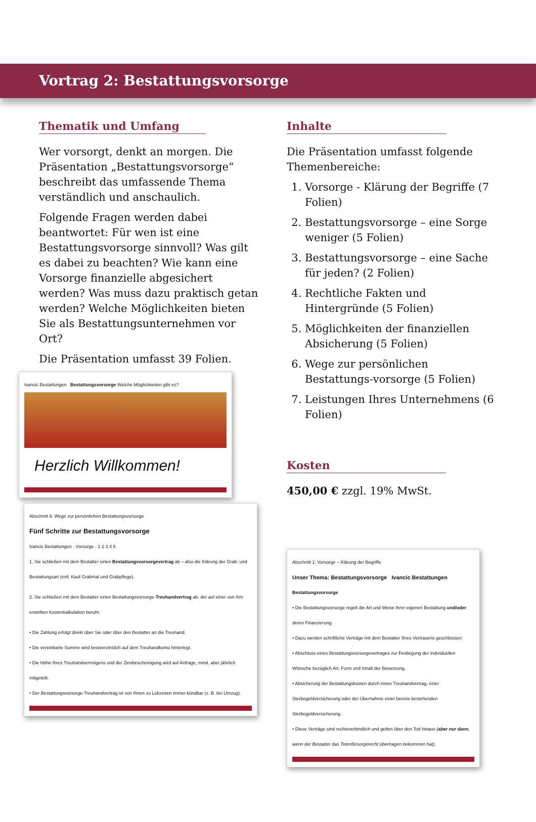Vortrag 2: Bestattungsvorsorge
Thematik und Umfang
Wer vorsorgt, denkt an morgen. Die Präsentation „Bestattungsvorsorge“ beschreibt das umfassende Thema verständlich und anschaulich.
Folgende Fragen werden dabei beantwortet: Für wen ist eine Bestattungsvorsorge sinnvoll? Was gilt es dabei zu beachten? Wie kann eine Vorsorge finanzielle abgesichert werden? Was muss dazu praktisch getan werden? Welche Möglichkeiten bieten Sie als Bestattungsunternehmen vor Ort?
Die Präsentation umfasst 39 Folien.
Ivancic Bestattungen Bestattungsvorsorge Welche Möglichkeiten gibt es?
Herzlich Willkommen!
Abschnitt 6: Wege zur persönlichen Bestattungsvorsorge
Fünf Schritte zur Bestattungsvorsorge
Ivancic Bestattungen · Vorsorge · 1 2 3 4 5
1. Sie schließen mit dem Bestatter einen Bestattungsvorsorgevertrag ab – also die Klärung der Grab- und Bestattungsart (evtl. Kauf Grabmal und Grabpflege).
2. Sie schließen mit dem Bestatter einen Bestattungsvorsorge-Treuhandvertrag ab, der auf einer von ihm erstellten Kostenkalkulation beruht.
• Die Zahlung erfolgt direkt über Sie oder über den Bestatter an die Treuhand.
• Die vereinbarte Summe wird bestverzinslich auf dem Treuhandkonto hinterlegt.
• Die Höhe Ihres Treuhandvermögens und der Zinsbescheinigung wird auf Anfrage, mind. aber jährlich mitgeteilt.
• Der Bestattungsvorsorge-Treuhandvertrag ist von Ihnen zu Lebzeiten immer kündbar (z. B. bei Umzug).
Inhalte
Die Präsentation umfasst folgende Themenbereiche:
1. Vorsorge - Klärung der Begriffe (7 Folien)
2. Bestattungsvorsorge – eine Sorge weniger (5 Folien)
3. Bestattungsvorsorge – eine Sache für jeden? (2 Folien)
4. Rechtliche Fakten und Hintergründe (5 Folien)
5. Möglichkeiten der finanziellen Absicherung (5 Folien)
6. Wege zur persönlichen Bestattungs-vorsorge (5 Folien)
7. Leistungen Ihres Unternehmens (6 Folien)
Kosten
450,00 € zzgl. 19% MwSt.
Abschnitt 1: Vorsorge – Klärung der Begriffe
Unser Thema: Bestattungsvorsorge Ivancic Bestattungen
Bestattungsvorsorge
• Die Bestattungsvorsorge regelt die Art und Weise Ihrer eigenen Bestattung und/oder deren Finanzierung.
• Dazu werden schriftliche Verträge mit dem Bestatter Ihres Vertrauens geschlossen:
• Abschluss eines Bestattungsvorsorgevertrages zur Festlegung der individuellen Wünsche bezüglich Art, Form und Inhalt der Beisetzung.
• Absicherung der Bestattungskosten durch einen Treuhandvertrag, einer Sterbegeldversicherung oder der Übernahme einer bereits bestehenden Sterbegeldversicherung.
• Diese Verträge sind rechtsverbindlich und gelten über den Tod hinaus (aber nur dann, wenn der Bestatter das Totenfürsorgerecht übertragen bekommen hat).